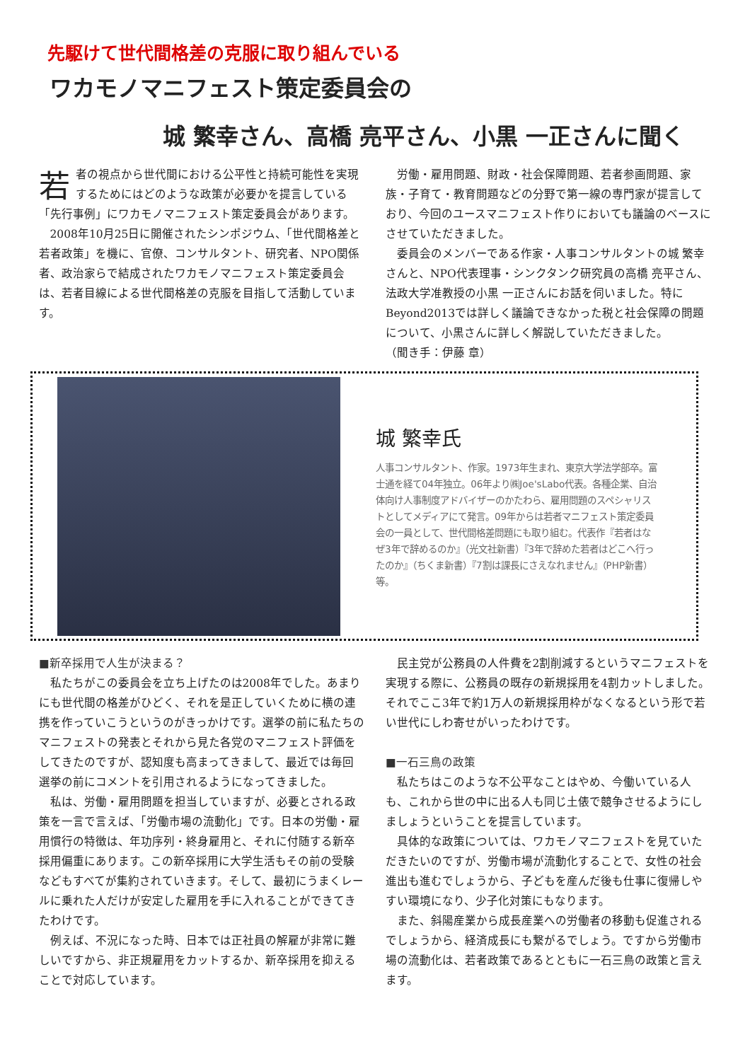先駆けて世代間格差の克服に取り組んでいる
ワカモノマニフェスト策定委員会の
城 繁幸さん、高橋 亮平さん、小黒 一正さんに聞く
若者の視点から世代間における公平性と持続可能性を実現するためにはどのような政策が必要かを提言している「先行事例」にワカモノマニフェスト策定委員会があります。
2008年10月25日に開催されたシンポジウム、「世代間格差と若者政策」を機に、官僚、コンサルタント、研究者、NPO関係者、政治家らで結成されたワカモノマニフェスト策定委員会は、若者目線による世代間格差の克服を目指して活動しています。
労働・雇用問題、財政・社会保障問題、若者参画問題、家族・子育て・教育問題などの分野で第一線の専門家が提言しており、今回のユースマニフェスト作りにおいても議論のベースにさせていただきました。
委員会のメンバーである作家・人事コンサルタントの城 繁幸さんと、NPO代表理事・シンクタンク研究員の高橋 亮平さん、法政大学准教授の小黒 一正さんにお話を伺いました。特にBeyond2013では詳しく議論できなかった税と社会保障の問題について、小黒さんに詳しく解説していただきました。
（聞き手：伊藤 章）
城 繁幸氏
人事コンサルタント、作家。1973年生まれ、東京大学法学部卒。富士通を経て04年独立。06年より㈱Joe'sLabo代表。各種企業、自治体向け人事制度アドバイザーのかたわら、雇用問題のスペシャリストとしてメディアにて発言。09年からは若者マニフェスト策定委員会の一員として、世代間格差問題にも取り組む。代表作『若者はなぜ3年で辞めるのか』（光文社新書）『3年で辞めた若者はどこへ行ったのか』（ちくま新書）『7割は課長にさえなれません』（PHP新書）等。
■新卒採用で人生が決まる？
私たちがこの委員会を立ち上げたのは2008年でした。あまりにも世代間の格差がひどく、それを是正していくために横の連携を作っていこうというのがきっかけです。選挙の前に私たちのマニフェストの発表とそれから見た各党のマニフェスト評価をしてきたのですが、認知度も高まってきまして、最近では毎回選挙の前にコメントを引用されるようになってきました。
私は、労働・雇用問題を担当していますが、必要とされる政策を一言で言えば、「労働市場の流動化」です。日本の労働・雇用慣行の特徴は、年功序列・終身雇用と、それに付随する新卒採用偏重にあります。この新卒採用に大学生活もその前の受験などもすべてが集約されていきます。そして、最初にうまくレールに乗れた人だけが安定した雇用を手に入れることができてきたわけです。
例えば、不況になった時、日本では正社員の解雇が非常に難しいですから、非正規雇用をカットするか、新卒採用を抑えることで対応しています。
民主党が公務員の人件費を2割削減するというマニフェストを実現する際に、公務員の既存の新規採用を4割カットしました。それでここ3年で約1万人の新規採用枠がなくなるという形で若い世代にしわ寄せがいったわけです。
■一石三鳥の政策
私たちはこのような不公平なことはやめ、今働いている人も、これから世の中に出る人も同じ土俵で競争させるようにしましょうということを提言しています。
具体的な政策については、ワカモノマニフェストを見ていただきたいのですが、労働市場が流動化することで、女性の社会進出も進むでしょうから、子どもを産んだ後も仕事に復帰しやすい環境になり、少子化対策にもなります。
また、斜陽産業から成長産業への労働者の移動も促進されるでしょうから、経済成長にも繋がるでしょう。ですから労働市場の流動化は、若者政策であるとともに一石三鳥の政策と言えます。